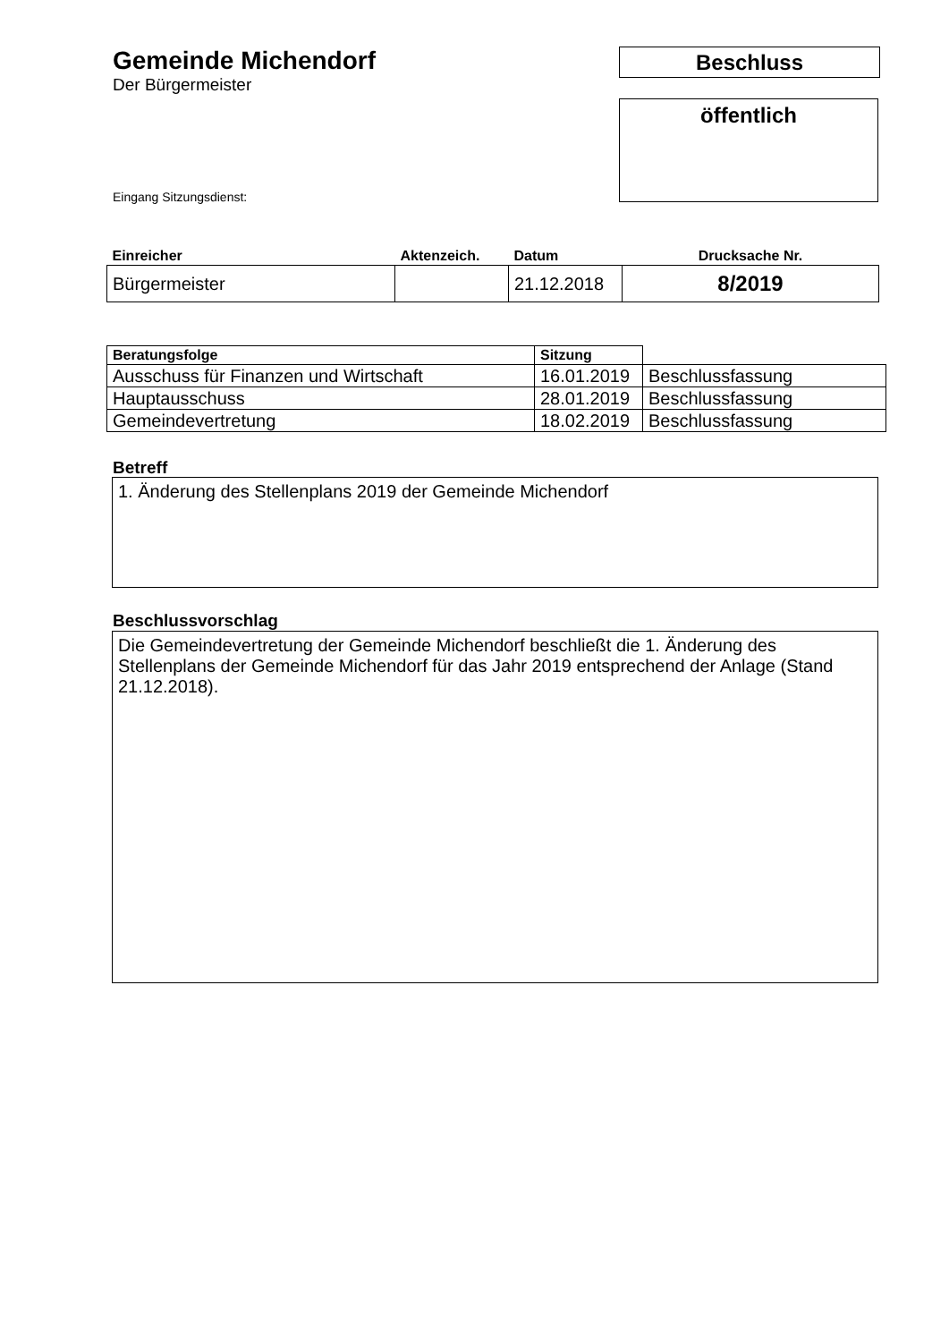Gemeinde Michendorf
Der Bürgermeister
Eingang Sitzungsdienst:
Beschluss
öffentlich
| Einreicher | Aktenzeich. | Datum | Drucksache Nr. |
| --- | --- | --- | --- |
| Bürgermeister | | 21.12.2018 | 8/2019 |
| Beratungsfolge | Sitzung | |
| --- | --- | --- |
| Ausschuss für Finanzen und Wirtschaft | 16.01.2019 | Beschlussfassung |
| Hauptausschuss | 28.01.2019 | Beschlussfassung |
| Gemeindevertretung | 18.02.2019 | Beschlussfassung |
Betreff
1. Änderung des Stellenplans 2019 der Gemeinde Michendorf
Beschlussvorschlag
Die Gemeindevertretung der Gemeinde Michendorf beschließt die 1. Änderung des Stellenplans der Gemeinde Michendorf für das Jahr 2019 entsprechend der Anlage (Stand 21.12.2018).